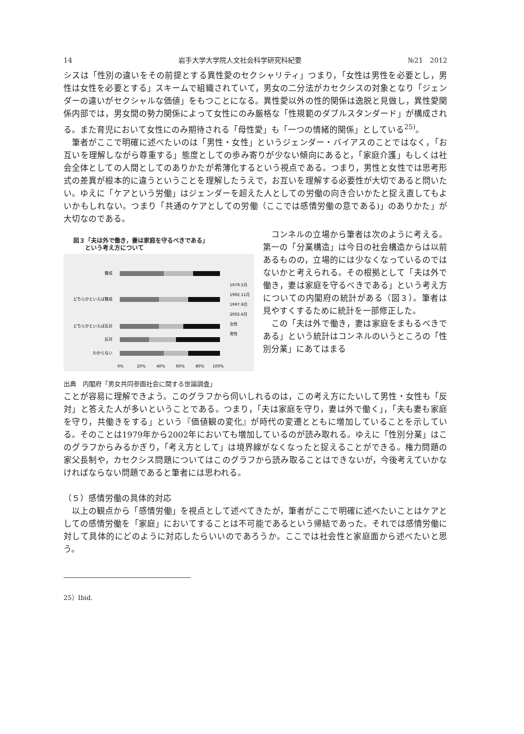14 岩手大学大学院人文社会科学研究科紀要 №21　2012
シスは「性別の違いをその前提とする異性愛のセクシャリティ」つまり，「女性は男性を必要とし，男性は女性を必要とする」スキームで組織されていて，男女の二分法がカセクシスの対象となり「ジェンダーの違いがセクシャルな価値」をもつことになる。異性愛以外の性的関係は逸脱と見做し，異性愛関係内部では，男女間の勢力関係によって女性にのみ厳格な「性規範のダブルスタンダード」が構成される。また育児において女性にのみ期待される「母性愛」も「一つの情緒的関係」としている<sup>25)</sup>。
筆者がここで明確に述べたいのは「男性・女性」というジェンダー・バイアスのことではなく，「お互いを理解しながら尊重する」態度としての歩み寄りが少ない傾向にあると，「家庭介護」もしくは社会全体としての人間としてのありかたが希薄化するという視点である。つまり，男性と女性では思考形式の差異が根本的に違うということを理解したうえで，お互いを理解する必要性が大切であると問いたい。ゆえに「ケアという労働」はジェンダーを超えた人としての労働の向き合いかたと捉え直してもよいかもしれない。つまり「共通のケアとしての労働（ここでは感情労働の意である)」のありかた」が大切なのである。
図３「夫は外で働き，妻は家庭を守るべきである」
　　という考え方について
賛成
どちらかといえば賛成
どちらかといえば反対
反対
わからない
0%
20%
40%
60%
80%
100%
1979.5月
1992.11月
1997.9月
2002.6月
女性
男性
出典　内閣府「男女共同参画社会に関する世論調査」
コンネルの立場から筆者は次のように考える。第一の「分業構造」は今日の社会構造からは以前あるものの，立場的には少なくなっているのではないかと考えられる。その根拠として「夫は外で働き，妻は家庭を守るべきである」という考え方についての内閣府の統計がある（図３）。筆者は見やすくするために統計を一部修正した。
この「夫は外で働き，妻は家庭をまもるべきである」という統計はコンネルのいうところの「性別分業」にあてはまる
ことが容易に理解できよう。このグラフから伺いしれるのは，この考え方にたいして男性・女性も「反対」と答えた人が多いということである。つまり，「夫は家庭を守り，妻は外で働く」，「夫も妻も家庭を守り，共働きをする」という『価値観の変化』が時代の変遷とともに増加していることを示している。そのことは1979年から2002年においても増加しているのが読み取れる。ゆえに「性別分業」はこのグラフからみるかぎり，「考え方として」は境界線がなくなったと捉えることができる。権力問題の家父長制や，カセクシス問題についてはこのグラフから読み取ることはできないが，今後考えていかなければならない問題であると筆者には思われる。
（５）感情労働の具体的対応
以上の観点から「感情労働」を視点として述べてきたが，筆者がここで明確に述べたいことはケアとしての感情労働を「家庭」においてすることは不可能であるという帰結であった。それでは感情労働に対して具体的にどのように対応したらいいのであろうか。ここでは社会性と家庭面から述べたいと思う。
25）Ibid.